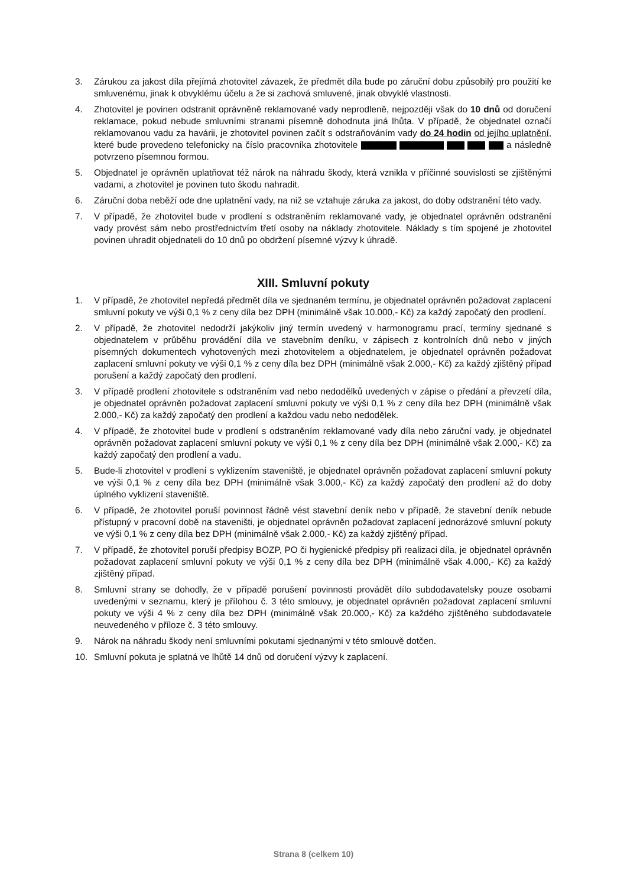3. Zárukou za jakost díla přejímá zhotovitel závazek, že předmět díla bude po záruční dobu způsobilý pro použití ke smluvenému, jinak k obvyklému účelu a že si zachová smluvené, jinak obvyklé vlastnosti.
4. Zhotovitel je povinen odstranit oprávněně reklamované vady neprodleně, nejpozději však do 10 dnů od doručení reklamace, pokud nebude smluvními stranami písemně dohodnuta jiná lhůta. V případě, že objednatel označí reklamovanou vadu za havárii, je zhotovitel povinen začít s odstraňováním vady do 24 hodin od jejího uplatnění, které bude provedeno telefonicky na číslo pracovníka zhotovitele a následně potvrzeno písemnou formou.
5. Objednatel je oprávněn uplatňovat též nárok na náhradu škody, která vznikla v příčinné souvislosti se zjištěnými vadami, a zhotovitel je povinen tuto škodu nahradit.
6. Záruční doba neběží ode dne uplatnění vady, na niž se vztahuje záruka za jakost, do doby odstranění této vady.
7. V případě, že zhotovitel bude v prodlení s odstraněním reklamované vady, je objednatel oprávněn odstranění vady provést sám nebo prostřednictvím třetí osoby na náklady zhotovitele. Náklady s tím spojené je zhotovitel povinen uhradit objednateli do 10 dnů po obdržení písemné výzvy k úhradě.
XIII. Smluvní pokuty
1. V případě, že zhotovitel nepředá předmět díla ve sjednaném termínu, je objednatel oprávněn požadovat zaplacení smluvní pokuty ve výši 0,1 % z ceny díla bez DPH (minimálně však 10.000,- Kč) za každý započatý den prodlení.
2. V případě, že zhotovitel nedodrží jakýkoliv jiný termín uvedený v harmonogramu prací, termíny sjednané s objednatelem v průběhu provádění díla ve stavebním deníku, v zápisech z kontrolních dnů nebo v jiných písemných dokumentech vyhotovených mezi zhotovitelem a objednatelem, je objednatel oprávněn požadovat zaplacení smluvní pokuty ve výši 0,1 % z ceny díla bez DPH (minimálně však 2.000,- Kč) za každý zjištěný případ porušení a každý započatý den prodlení.
3. V případě prodlení zhotovitele s odstraněním vad nebo nedodělků uvedených v zápise o předání a převzetí díla, je objednatel oprávněn požadovat zaplacení smluvní pokuty ve výši 0,1 % z ceny díla bez DPH (minimálně však 2.000,- Kč) za každý započatý den prodlení a každou vadu nebo nedodělek.
4. V případě, že zhotovitel bude v prodlení s odstraněním reklamované vady díla nebo záruční vady, je objednatel oprávněn požadovat zaplacení smluvní pokuty ve výši 0,1 % z ceny díla bez DPH (minimálně však 2.000,- Kč) za každý započatý den prodlení a vadu.
5. Bude-li zhotovitel v prodlení s vyklizením staveniště, je objednatel oprávněn požadovat zaplacení smluvní pokuty ve výši 0,1 % z ceny díla bez DPH (minimálně však 3.000,- Kč) za každý započatý den prodlení až do doby úplného vyklizení staveniště.
6. V případě, že zhotovitel poruší povinnost řádně vést stavební deník nebo v případě, že stavební deník nebude přístupný v pracovní době na staveništi, je objednatel oprávněn požadovat zaplacení jednorázové smluvní pokuty ve výši 0,1 % z ceny díla bez DPH (minimálně však 2.000,- Kč) za každý zjištěný případ.
7. V případě, že zhotovitel poruší předpisy BOZP, PO či hygienické předpisy při realizaci díla, je objednatel oprávněn požadovat zaplacení smluvní pokuty ve výši 0,1 % z ceny díla bez DPH (minimálně však 4.000,- Kč) za každý zjištěný případ.
8. Smluvní strany se dohodly, že v případě porušení povinnosti provádět dílo subdodavatelsky pouze osobami uvedenými v seznamu, který je přílohou č. 3 této smlouvy, je objednatel oprávněn požadovat zaplacení smluvní pokuty ve výši 4 % z ceny díla bez DPH (minimálně však 20.000,- Kč) za každého zjištěného subdodavatele neuvedeného v příloze č. 3 této smlouvy.
9. Nárok na náhradu škody není smluvními pokutami sjednanými v této smlouvě dotčen.
10. Smluvní pokuta je splatná ve lhůtě 14 dnů od doručení výzvy k zaplacení.
Strana 8 (celkem 10)